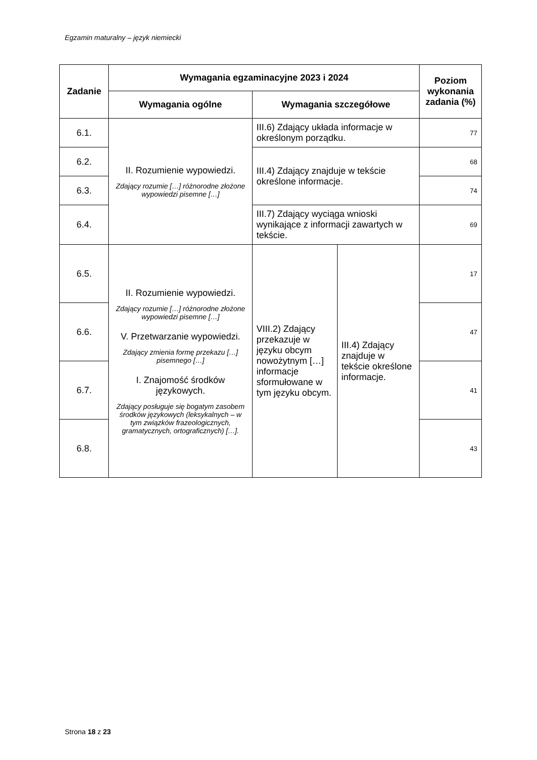Egzamin maturalny – język niemiecki
| Zadanie | Wymagania egzaminacyjne 2023 i 2024 | | | Poziom wykonania zadania (%) |
| --- | --- | --- | --- | --- |
| | Wymagania ogólne | Wymagania szczegółowe | | |
| 6.1. | II. Rozumienie wypowiedzi. Zdający rozumie […] różnorodne złożone wypowiedzi pisemne […] | III.6) Zdający układa informacje w określonym porządku. | | 77 |
| 6.2. | | III.4) Zdający znajduje w tekście określone informacje. | | 68 |
| 6.3. | | | | 74 |
| 6.4. | | III.7) Zdający wyciąga wnioski wynikające z informacji zawartych w tekście. | | 69 |
| 6.5. | II. Rozumienie wypowiedzi. Zdający rozumie […] różnorodne złożone wypowiedzi pisemne […] V. Przetwarzanie wypowiedzi. Zdający zmienia formę przekazu […] pisemnego […] I. Znajomość środków językowych. Zdający posługuje się bogatym zasobem środków językowych (leksykalnych – w tym związków frazeologicznych, gramatycznych, ortograficznych) […]. | VIII.2) Zdający przekazuje w języku obcym nowożytnym […] informacje sformułowane w tym języku obcym. | III.4) Zdający znajduje w tekście określone informacje. | 17 |
| 6.6. | | | | 47 |
| 6.7. | | | | 41 |
| 6.8. | | | | 43 |
Strona 18 z 23